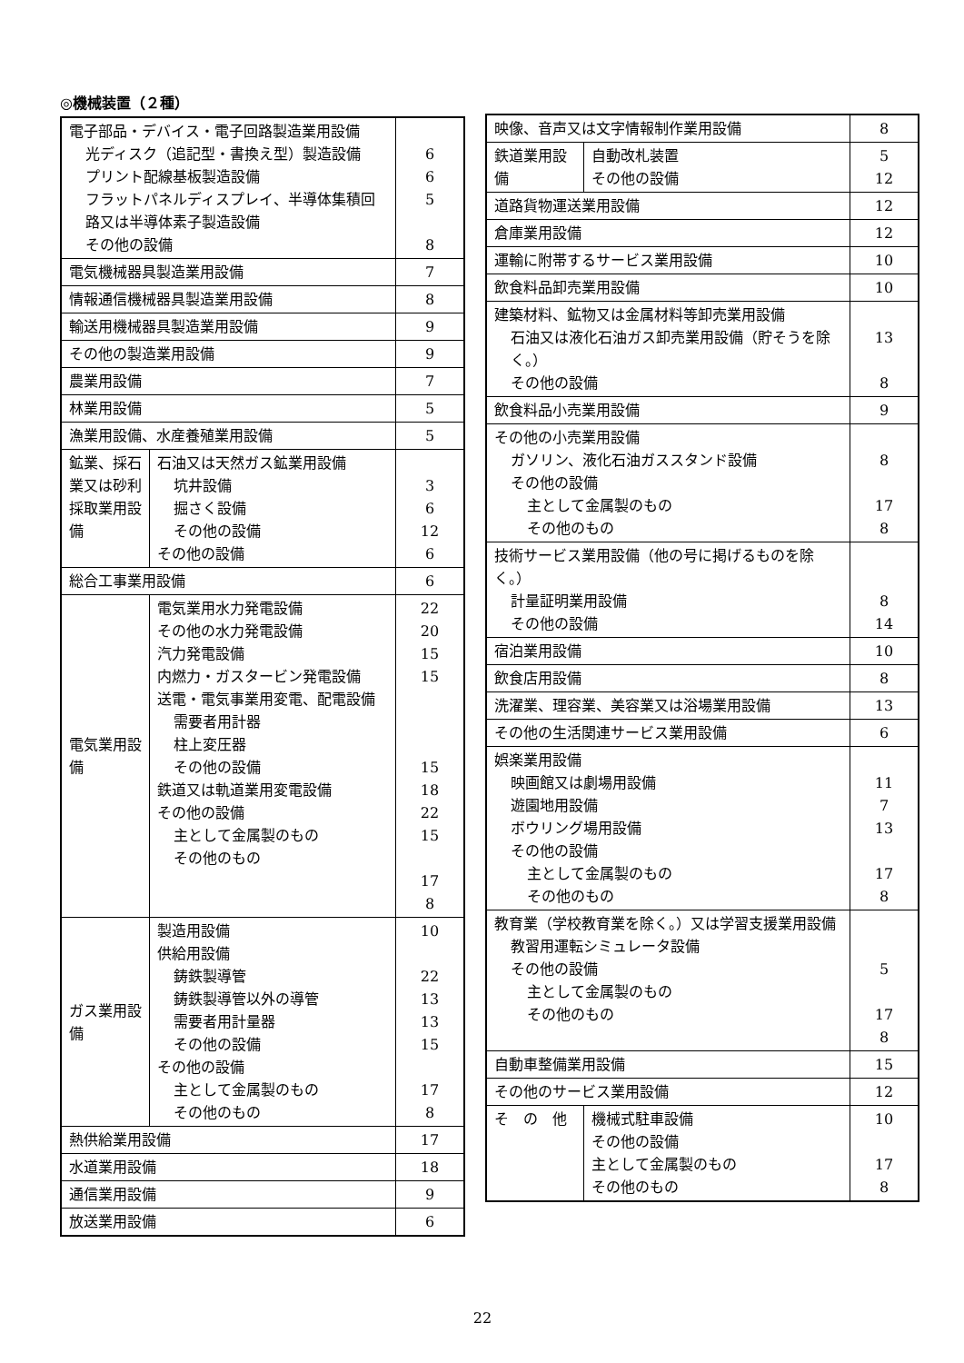◎機械装置（２種）
| 電子部品・デバイス・電子回路製造業用設備 光ディスク（追記型・書換え型）製造設備 プリント配線基板製造設備 フラットパネルディスプレイ、半導体集積回路又は半導体素子製造設備 その他の設備 | | 6 6 5 8 |
| 電気機械器具製造業用設備 | | 7 |
| 情報通信機械器具製造業用設備 | | 8 |
| 輸送用機械器具製造業用設備 | | 9 |
| その他の製造業用設備 | | 9 |
| 農業用設備 | | 7 |
| 林業用設備 | | 5 |
| 漁業用設備、水産養殖業用設備 | | 5 |
| 鉱業、採石業又は砂利採取業用設備 | 石油又は天然ガス鉱業用設備 坑井設備 掘さく設備 その他の設備 その他の設備 | 3 6 12 6 |
| 総合工事業用設備 | | 6 |
| 電気業用設 備 | 電気業用水力発電設備 その他の水力発電設備 汽力発電設備 内燃力・ガスタービン発電設備 送電・電気事業用変電、配電設備 需要者用計器 柱上変圧器 その他の設備 鉄道又は軌道業用変電設備 その他の設備 主として金属製のもの その他のもの | 22 20 15 15 15 18 22 15 17 8 |
| ガス業用設 備 | 製造用設備 供給用設備 鋳鉄製導管 鋳鉄製導管以外の導管 需要者用計量器 その他の設備 その他の設備 主として金属製のもの その他のもの | 10 22 13 13 15 17 8 |
| 熱供給業用設備 | | 17 |
| 水道業用設備 | | 18 |
| 通信業用設備 | | 9 |
| 放送業用設備 | | 6 |
| 映像、音声又は文字情報制作業用設備 | | 8 |
| 鉄道業用設 備 | 自動改札装置 その他の設備 | 5 12 |
| 道路貨物運送業用設備 | | 12 |
| 倉庫業用設備 | | 12 |
| 運輸に附帯するサービス業用設備 | | 10 |
| 飲食料品卸売業用設備 | | 10 |
| 建築材料、鉱物又は金属材料等卸売業用設備 石油又は液化石油ガス卸売業用設備（貯そうを除く。） その他の設備 | | 13 8 |
| 飲食料品小売業用設備 | | 9 |
| その他の小売業用設備 ガソリン、液化石油ガススタンド設備 その他の設備 主として金属製のもの その他のもの | | 8 17 8 |
| 技術サービス業用設備（他の号に掲げるものを除く。） 計量証明業用設備 その他の設備 | | 8 14 |
| 宿泊業用設備 | | 10 |
| 飲食店用設備 | | 8 |
| 洗濯業、理容業、美容業又は浴場業用設備 | | 13 |
| その他の生活関連サービス業用設備 | | 6 |
| 娯楽業用設備 映画館又は劇場用設備 遊園地用設備 ボウリング場用設備 その他の設備 主として金属製のもの その他のもの | | 11 7 13 17 8 |
| 教育業（学校教育業を除く。）又は学習支援業用設備 教習用運転シミュレータ設備 その他の設備 主として金属製のもの その他のもの | | 5 17 8 |
| 自動車整備業用設備 | | 15 |
| その他のサービス業用設備 | | 12 |
| そ の 他 | 機械式駐車設備 その他の設備 主として金属製のもの その他のもの | 10 17 8 |
22